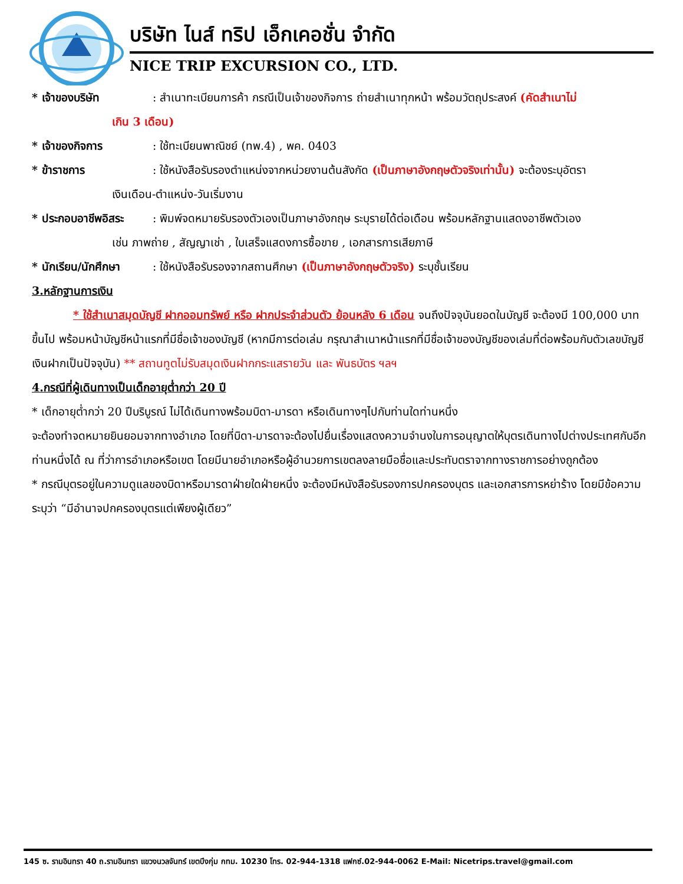บริษัท ไนส์ ทริป เอ็กเคอชั่น จำกัด
NICE TRIP EXCURSION CO., LTD.
* เจ้าของบริษัท: สำเนาทะเบียนการค้า กรณีเป็นเจ้าของกิจการ ถ่ายสำเนาทุกหน้า พร้อมวัตถุประสงค์ (คัดสำเนาไม่
เกิน 3 เดือน)
* เจ้าของกิจการ: ใช้ทะเบียนพาณิชย์ (ทพ.4) , พค. 0403
* ข้าราชการ: ใช้หนังสือรับรองตำแหน่งจากหน่วยงานต้นสังกัด (เป็นภาษาอังกฤษตัวจริงเท่านั้น) จะต้องระบุอัตรา
เงินเดือน-ตำแหน่ง-วันเริ่มงาน
* ประกอบอาชีพอิสระ: พิมพ์จดหมายรับรองตัวเองเป็นภาษาอังกฤษ ระบุรายได้ต่อเดือน พร้อมหลักฐานแสดงอาชีพตัวเอง
เช่น ภาพถ่าย , สัญญาเช่า , ใบเสร็จแสดงการซื้อขาย , เอกสารการเสียภาษี
* นักเรียน/นักศึกษา: ใช้หนังสือรับรองจากสถานศึกษา (เป็นภาษาอังกฤษตัวจริง) ระบุชั้นเรียน
3.หลักฐานการเงิน
* ใช้สำเนาสมุดบัญชี ฝากออมทรัพย์ หรือ ฝากประจำส่วนตัว ย้อนหลัง 6 เดือน จนถึงปัจจุบันยอดในบัญชี จะต้องมี 100,000 บาท ขึ้นไป พร้อมหน้าบัญชีหน้าแรกที่มีชื่อเจ้าของบัญชี (หากมีการต่อเล่ม กรุณาสำเนาหน้าแรกที่มีชื่อเจ้าของบัญชีของเล่มที่ต่อพร้อมกับตัวเลขบัญชีเงินฝากเป็นปัจจุบัน) ** สถานทูตไม่รับสมุดเงินฝากกระแสรายวัน และ พันธบัตร ฯลฯ
4.กรณีที่ผู้เดินทางเป็นเด็กอายุต่ำกว่า 20 ปี
* เด็กอายุต่ำกว่า 20 ปีบริบูรณ์ ไม่ได้เดินทางพร้อมบิดา-มารดา หรือเดินทางๆไปกับท่านใดท่านหนึ่ง
จะต้องทำจดหมายยินยอมจากทางอำเภอ โดยที่บิดา-มารดาจะต้องไปยื่นเรื่องแสดงความจำนงในการอนุญาตให้บุตรเดินทางไปต่างประเทศกับอีกท่านหนึ่งได้ ณ ที่ว่าการอำเภอหรือเขต โดยมีนายอำเภอหรือผู้อำนวยการเขตลงลายมือชื่อและประทับตราจากทางราชการอย่างถูกต้อง
* กรณีบุตรอยู่ในความดูแลของบิดาหรือมารดาฝ่ายใดฝ่ายหนึ่ง จะต้องมีหนังสือรับรองการปกครองบุตร และเอกสารการหย่าร้าง โดยมีข้อความระบุว่า “มีอำนาจปกครองบุตรแต่เพียงผู้เดียว”
145 ซ. รามอินทรา 40 ถ.รามอินทรา แขวงนวลจันทร์ เขตบึงกุ่ม กทม. 10230 โทร. 02-944-1318 แฟกซ์.02-944-0062 E-Mail: Nicetrips.travel@gmail.com